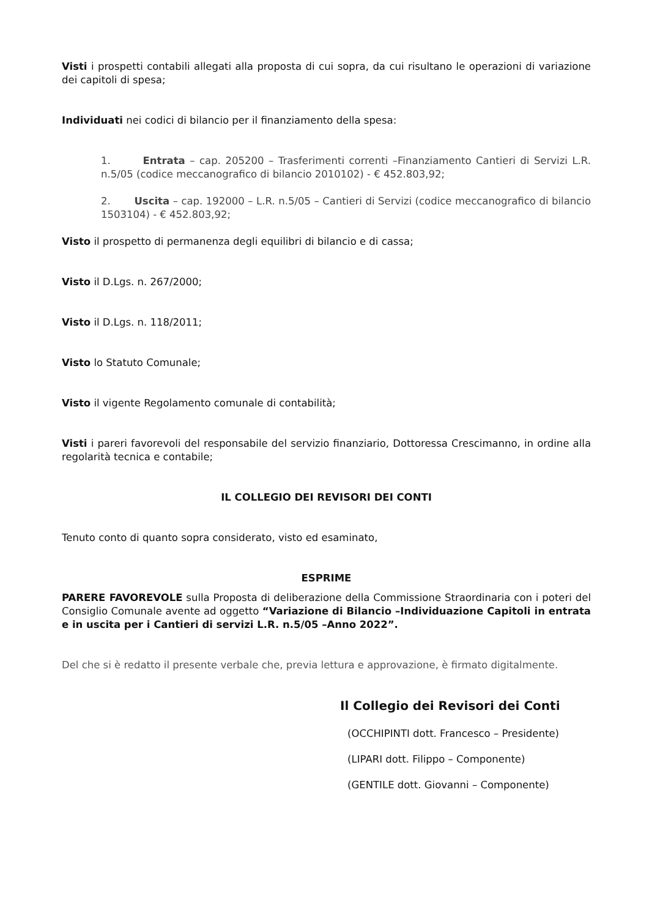Visti i prospetti contabili allegati alla proposta di cui sopra, da cui risultano le operazioni di variazione dei capitoli di spesa;
Individuati nei codici di bilancio per il finanziamento della spesa:
1. Entrata – cap. 205200 – Trasferimenti correnti –Finanziamento Cantieri di Servizi L.R. n.5/05 (codice meccanografico di bilancio 2010102) - € 452.803,92;
2. Uscita – cap. 192000 – L.R. n.5/05 – Cantieri di Servizi (codice meccanografico di bilancio 1503104) - € 452.803,92;
Visto il prospetto di permanenza degli equilibri di bilancio e di cassa;
Visto il D.Lgs. n. 267/2000;
Visto il D.Lgs. n. 118/2011;
Visto lo Statuto Comunale;
Visto il vigente Regolamento comunale di contabilità;
Visti i pareri favorevoli del responsabile del servizio finanziario, Dottoressa Crescimanno, in ordine alla regolarità tecnica e contabile;
IL COLLEGIO DEI REVISORI DEI CONTI
Tenuto conto di quanto sopra considerato, visto ed esaminato,
ESPRIME
PARERE FAVOREVOLE sulla Proposta di deliberazione della Commissione Straordinaria con i poteri del Consiglio Comunale avente ad oggetto “Variazione di Bilancio –Individuazione Capitoli in entrata e in uscita per i Cantieri di servizi L.R. n.5/05 –Anno 2022”.
Del che si è redatto il presente verbale che, previa lettura e approvazione, è firmato digitalmente.
Il Collegio dei Revisori dei Conti
(OCCHIPINTI dott. Francesco – Presidente)
(LIPARI dott. Filippo – Componente)
(GENTILE dott. Giovanni – Componente)